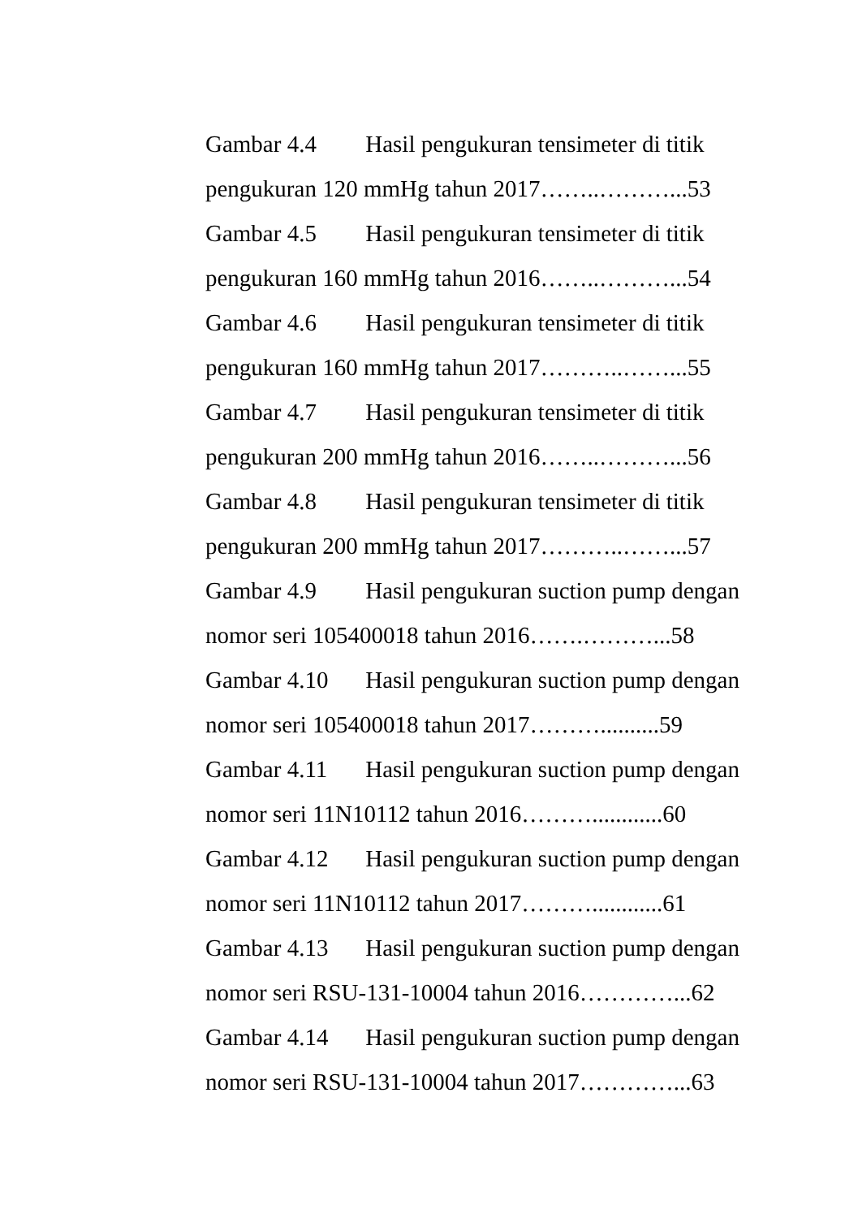Gambar 4.4 Hasil pengukuran tensimeter di titik
pengukuran 120 mmHg tahun 2017……..………...53
Gambar 4.5 Hasil pengukuran tensimeter di titik
pengukuran 160 mmHg tahun 2016……..………...54
Gambar 4.6 Hasil pengukuran tensimeter di titik
pengukuran 160 mmHg tahun 2017………..……...55
Gambar 4.7 Hasil pengukuran tensimeter di titik
pengukuran 200 mmHg tahun 2016……..………...56
Gambar 4.8 Hasil pengukuran tensimeter di titik
pengukuran 200 mmHg tahun 2017………..……...57
Gambar 4.9 Hasil pengukuran suction pump dengan
nomor seri 105400018 tahun 2016…….………...58
Gambar 4.10 Hasil pengukuran suction pump dengan
nomor seri 105400018 tahun 2017………..........59
Gambar 4.11 Hasil pengukuran suction pump dengan
nomor seri 11N10112 tahun 2016………............60
Gambar 4.12 Hasil pengukuran suction pump dengan
nomor seri 11N10112 tahun 2017………............61
Gambar 4.13 Hasil pengukuran suction pump dengan
nomor seri RSU-131-10004 tahun 2016…………...62
Gambar 4.14 Hasil pengukuran suction pump dengan
nomor seri RSU-131-10004 tahun 2017…………...63